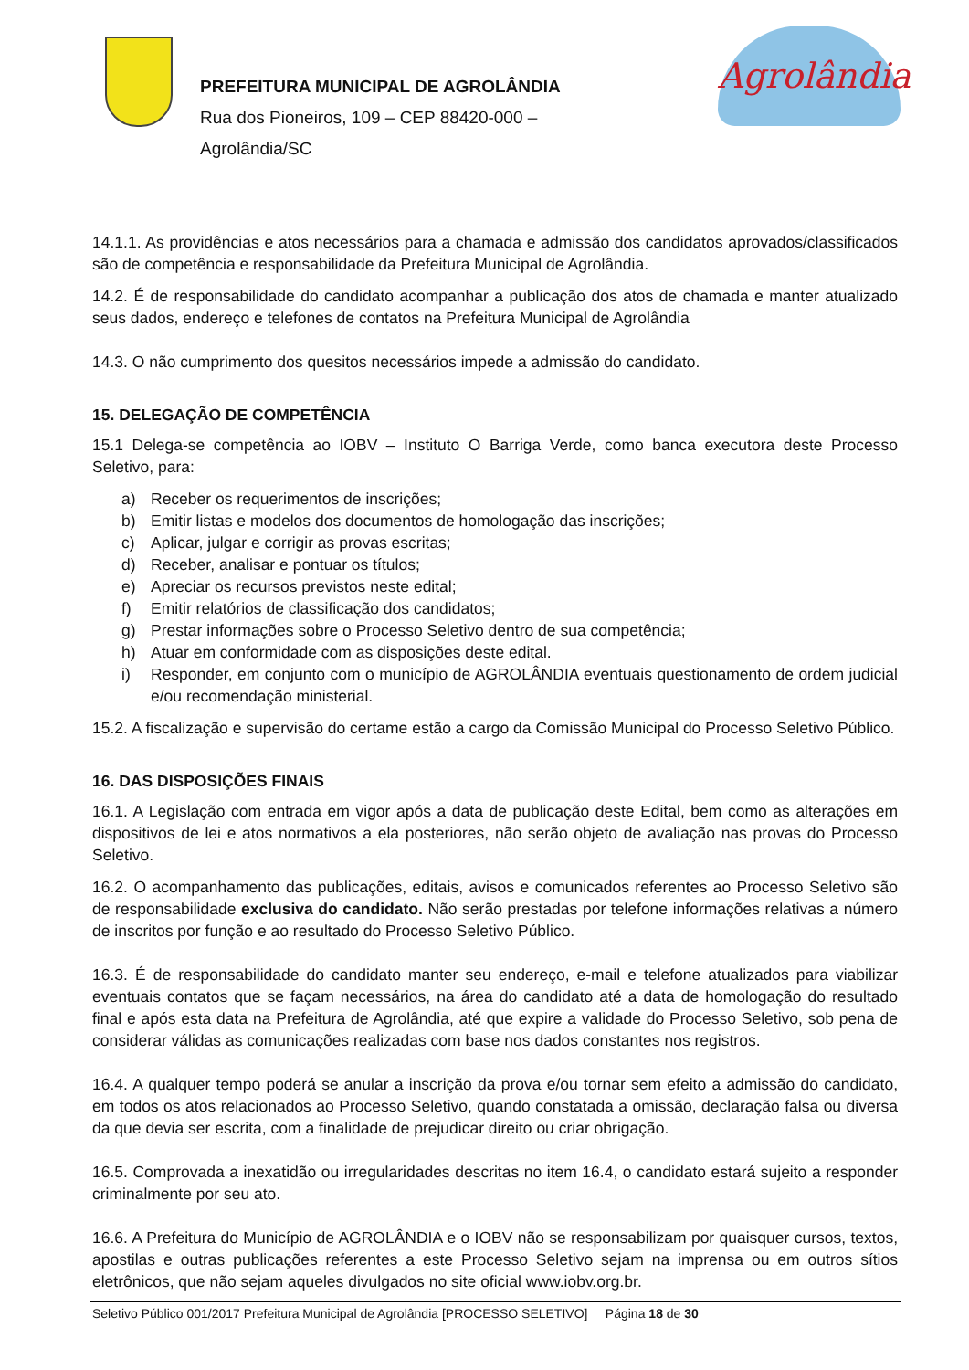PREFEITURA MUNICIPAL DE AGROLÂNDIA
Rua dos Pioneiros, 109 – CEP 88420-000 –
Agrolândia/SC
Agrolândia
14.1.1. As providências e atos necessários para a chamada e admissão dos candidatos aprovados/classificados são de competência e responsabilidade da Prefeitura Municipal de Agrolândia.
14.2. É de responsabilidade do candidato acompanhar a publicação dos atos de chamada e manter atualizado seus dados, endereço e telefones de contatos na Prefeitura Municipal de Agrolândia
14.3. O não cumprimento dos quesitos necessários impede a admissão do candidato.
15. DELEGAÇÃO DE COMPETÊNCIA
15.1 Delega-se competência ao IOBV – Instituto O Barriga Verde, como banca executora deste Processo Seletivo, para:
a) Receber os requerimentos de inscrições;
b) Emitir listas e modelos dos documentos de homologação das inscrições;
c) Aplicar, julgar e corrigir as provas escritas;
d) Receber, analisar e pontuar os títulos;
e) Apreciar os recursos previstos neste edital;
f) Emitir relatórios de classificação dos candidatos;
g) Prestar informações sobre o Processo Seletivo dentro de sua competência;
h) Atuar em conformidade com as disposições deste edital.
i) Responder, em conjunto com o município de AGROLÂNDIA eventuais questionamento de ordem judicial e/ou recomendação ministerial.
15.2. A fiscalização e supervisão do certame estão a cargo da Comissão Municipal do Processo Seletivo Público.
16. DAS DISPOSIÇÕES FINAIS
16.1. A Legislação com entrada em vigor após a data de publicação deste Edital, bem como as alterações em dispositivos de lei e atos normativos a ela posteriores, não serão objeto de avaliação nas provas do Processo Seletivo.
16.2. O acompanhamento das publicações, editais, avisos e comunicados referentes ao Processo Seletivo são de responsabilidade exclusiva do candidato. Não serão prestadas por telefone informações relativas a número de inscritos por função e ao resultado do Processo Seletivo Público.
16.3. É de responsabilidade do candidato manter seu endereço, e-mail e telefone atualizados para viabilizar eventuais contatos que se façam necessários, na área do candidato até a data de homologação do resultado final e após esta data na Prefeitura de Agrolândia, até que expire a validade do Processo Seletivo, sob pena de considerar válidas as comunicações realizadas com base nos dados constantes nos registros.
16.4. A qualquer tempo poderá se anular a inscrição da prova e/ou tornar sem efeito a admissão do candidato, em todos os atos relacionados ao Processo Seletivo, quando constatada a omissão, declaração falsa ou diversa da que devia ser escrita, com a finalidade de prejudicar direito ou criar obrigação.
16.5. Comprovada a inexatidão ou irregularidades descritas no item 16.4, o candidato estará sujeito a responder criminalmente por seu ato.
16.6. A Prefeitura do Município de AGROLÂNDIA e o IOBV não se responsabilizam por quaisquer cursos, textos, apostilas e outras publicações referentes a este Processo Seletivo sejam na imprensa ou em outros sítios eletrônicos, que não sejam aqueles divulgados no site oficial www.iobv.org.br.
Seletivo Público 001/2017 Prefeitura Municipal de Agrolândia [PROCESSO SELETIVO] Página 18 de 30